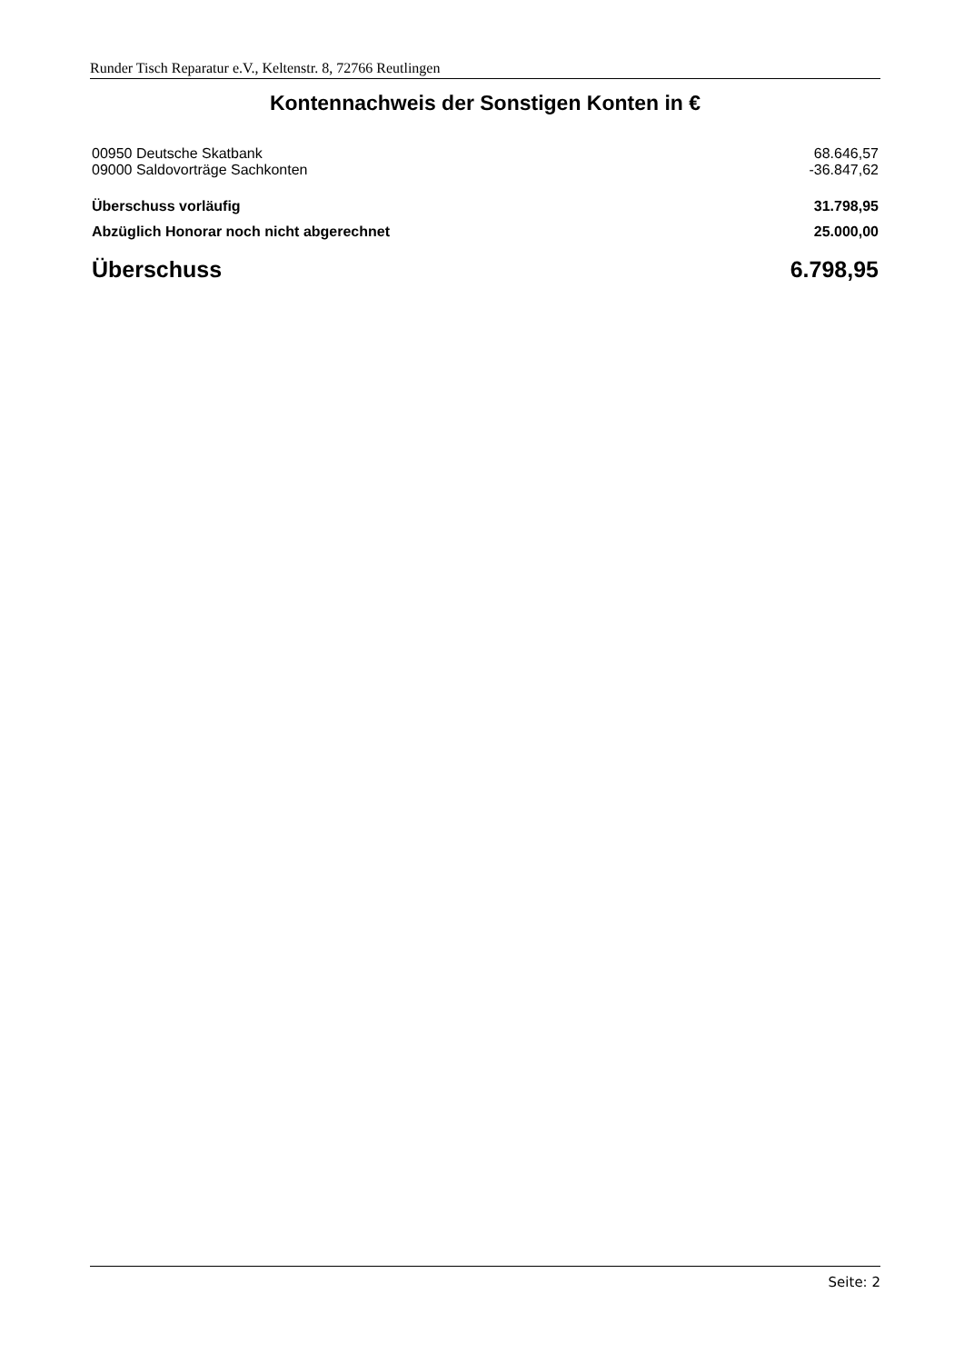Runder Tisch Reparatur e.V., Keltenstr. 8, 72766 Reutlingen
Kontennachweis der Sonstigen Konten in €
| 00950 Deutsche Skatbank | 68.646,57 |
| 09000 Saldovorträge Sachkonten | -36.847,62 |
| Überschuss vorläufig | 31.798,95 |
| Abzüglich Honorar noch nicht abgerechnet | 25.000,00 |
| Überschuss | 6.798,95 |
Seite: 2